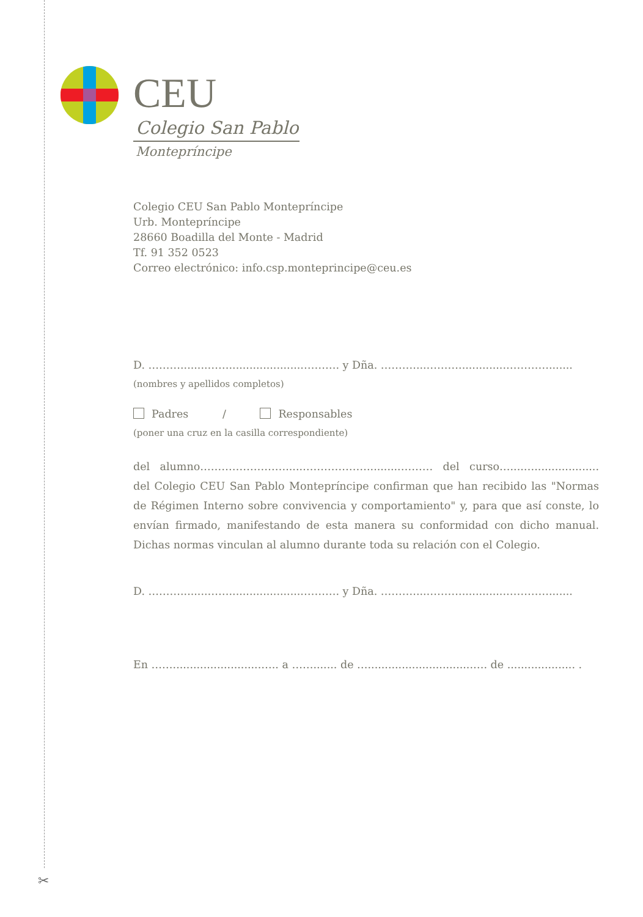✂
CEU
Colegio San Pablo
Montepríncipe
Colegio CEU San Pablo Montepríncipe
Urb. Montepríncipe
28660 Boadilla del Monte - Madrid
Tf. 91 352 0523
Correo electrónico: info.csp.monteprincipe@ceu.es
D. ………........……......................………. y Dña. ………....………..............………….......
(nombres y apellidos completos)
Padres / Responsables
(poner una cruz en la casilla correspondiente)
del alumno…………………….....………………..........……… del curso…....…................... del Colegio CEU San Pablo Montepríncipe confirman que han recibido las "Normas de Régimen Interno sobre convivencia y comportamiento" y, para que así conste, lo envían firmado, manifestando de esta manera su conformidad con dicho manual. Dichas normas vinculan al alumno durante toda su relación con el Colegio.
D. ………........……......................………. y Dña. ………....………..............………….......
En ……..........................….. a ……....... de …...............................…. de .................... .